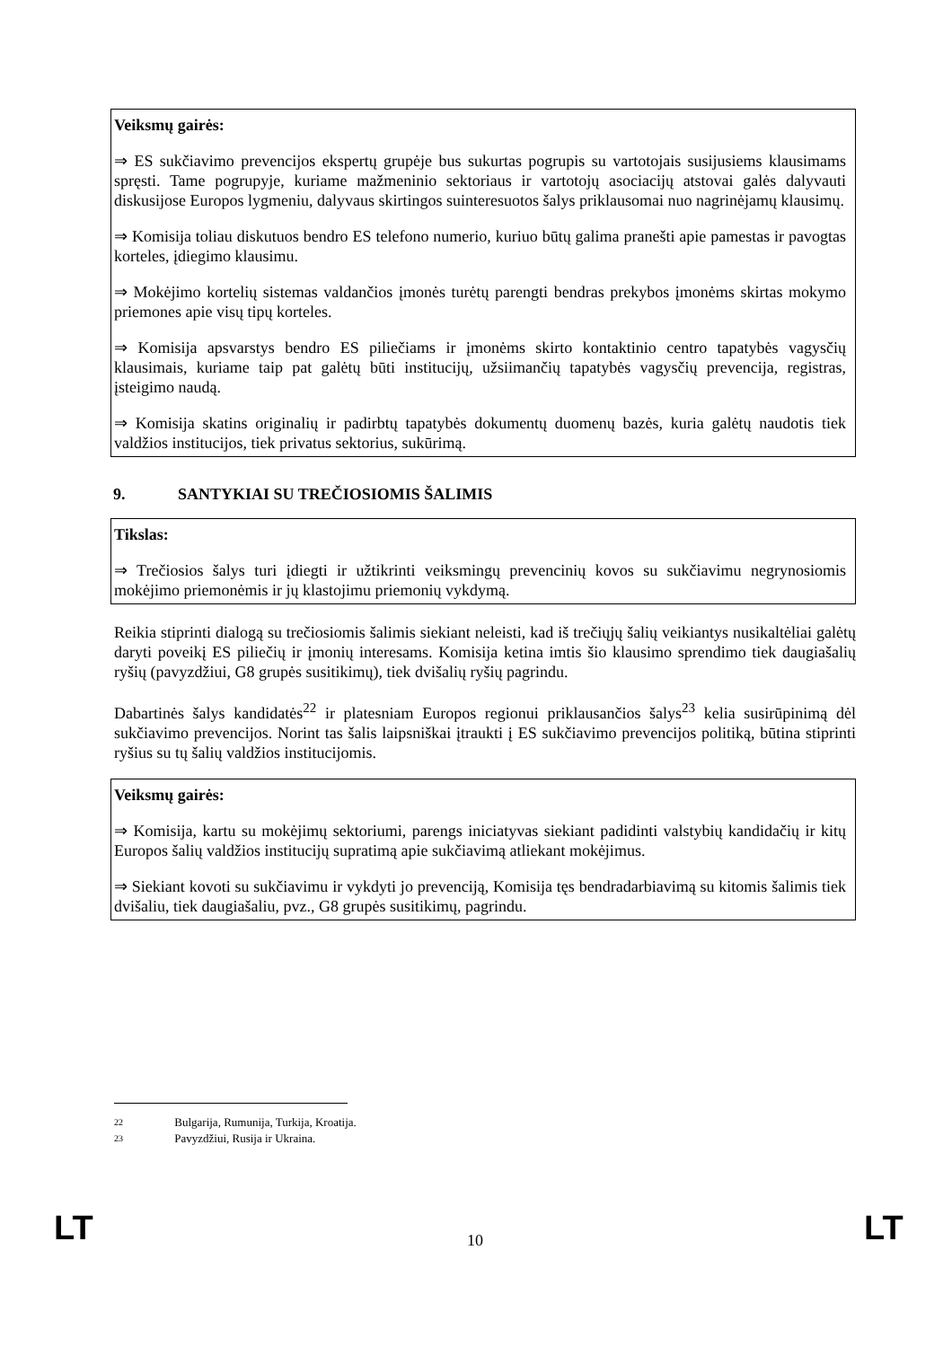Veiksmų gairės:
⇒ ES sukčiavimo prevencijos ekspertų grupėje bus sukurtas pogrupis su vartotojais susijusiems klausimams spręsti. Tame pogrupyje, kuriame mažmeninio sektoriaus ir vartotojų asociacijų atstovai galės dalyvauti diskusijose Europos lygmeniu, dalyvaus skirtingos suinteresuotos šalys priklausomai nuo nagrinėjamų klausimų.
⇒ Komisija toliau diskutuos bendro ES telefono numerio, kuriuo būtų galima pranešti apie pamestas ir pavogtas korteles, įdiegimo klausimu.
⇒ Mokėjimo kortelių sistemas valdančios įmonės turėtų parengti bendras prekybos įmonėms skirtas mokymo priemones apie visų tipų korteles.
⇒ Komisija apsvarstys bendro ES piliečiams ir įmonėms skirto kontaktinio centro tapatybės vagysčių klausimais, kuriame taip pat galėtų būti institucijų, užsiimančių tapatybės vagysčių prevencija, registras, įsteigimo naudą.
⇒ Komisija skatins originalių ir padirbtų tapatybės dokumentų duomenų bazės, kuria galėtų naudotis tiek valdžios institucijos, tiek privatus sektorius, sukūrimą.
9. SANTYKIAI SU TREČIOSIOMIS ŠALIMIS
Tikslas:
⇒ Trečiosios šalys turi įdiegti ir užtikrinti veiksmingų prevencinių kovos su sukčiavimu negrynosiomis mokėjimo priemonėmis ir jų klastojimu priemonių vykdymą.
Reikia stiprinti dialogą su trečiosiomis šalimis siekiant neleisti, kad iš trečiųjų šalių veikiantys nusikaltėliai galėtų daryti poveikį ES piliečių ir įmonių interesams. Komisija ketina imtis šio klausimo sprendimo tiek daugiašalių ryšių (pavyzdžiui, G8 grupės susitikimų), tiek dvišalių ryšių pagrindu.
Dabartinės šalys kandidatės<sup>22</sup> ir platesniam Europos regionui priklausančios šalys<sup>23</sup> kelia susirūpinimą dėl sukčiavimo prevencijos. Norint tas šalis laipsniškai įtraukti į ES sukčiavimo prevencijos politiką, būtina stiprinti ryšius su tų šalių valdžios institucijomis.
Veiksmų gairės:
⇒ Komisija, kartu su mokėjimų sektoriumi, parengs iniciatyvas siekiant padidinti valstybių kandidačių ir kitų Europos šalių valdžios institucijų supratimą apie sukčiavimą atliekant mokėjimus.
⇒ Siekiant kovoti su sukčiavimu ir vykdyti jo prevenciją, Komisija tęs bendradarbiavimą su kitomis šalimis tiek dvišaliu, tiek daugiašaliu, pvz., G8 grupės susitikimų, pagrindu.
22 Bulgarija, Rumunija, Turkija, Kroatija.
23 Pavyzdžiui, Rusija ir Ukraina.
LT 10 LT